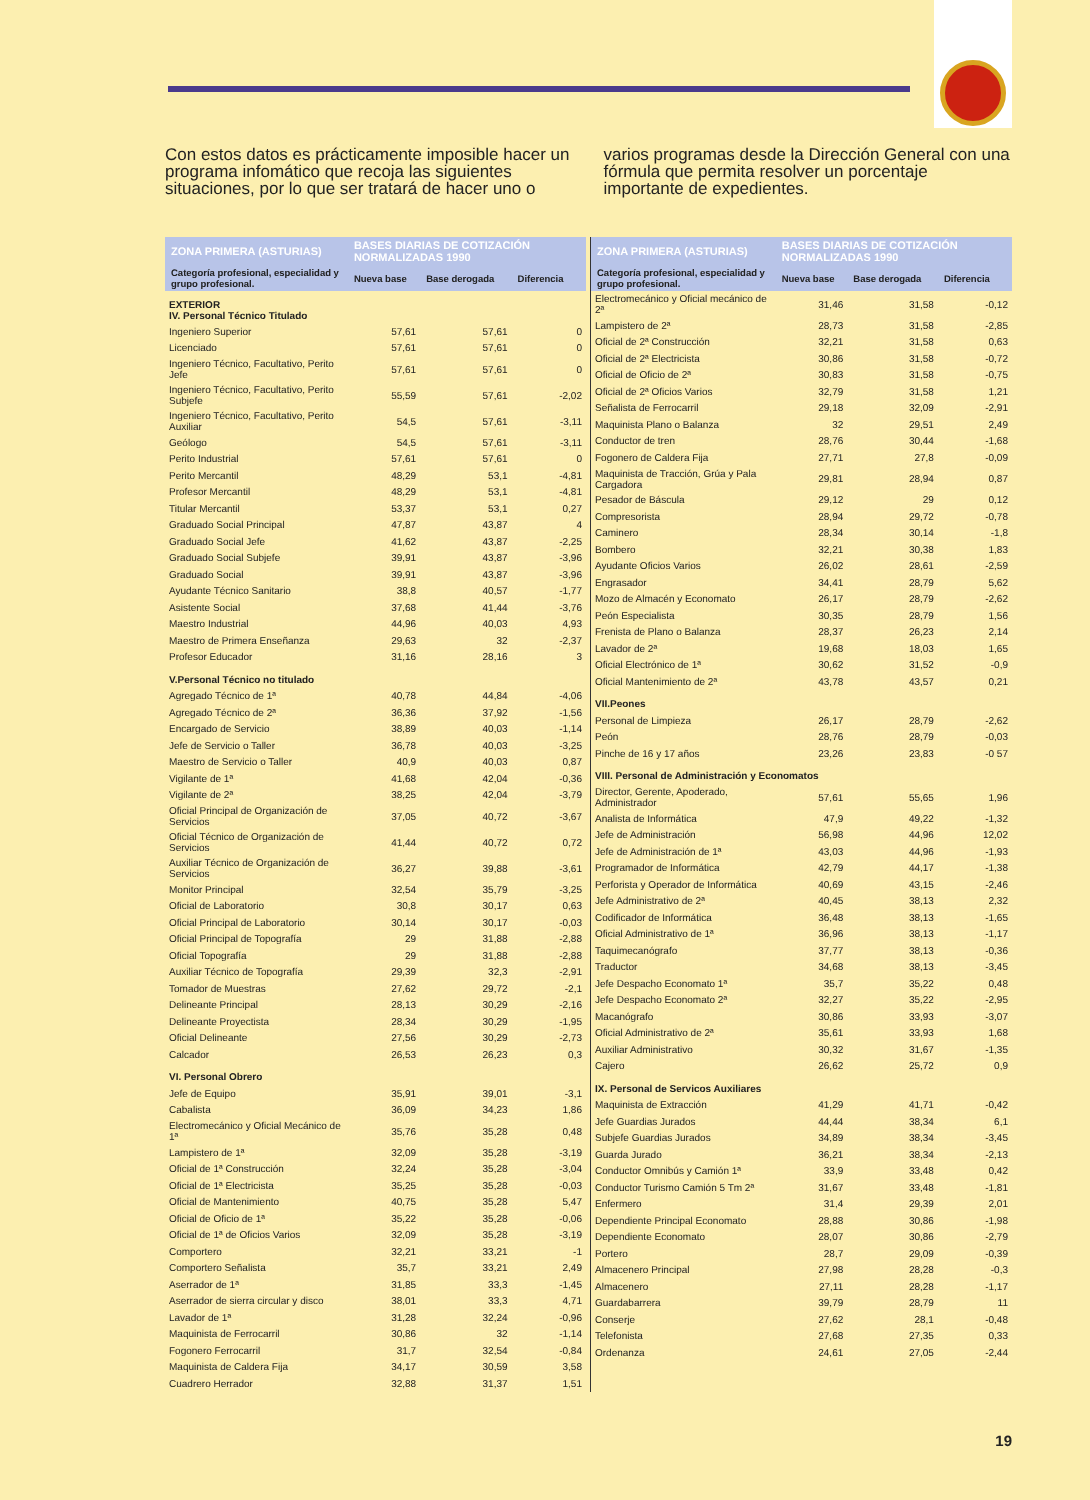Con estos datos es prácticamente imposible hacer un programa infomático que recoja las siguientes situaciones, por lo que ser tratará de hacer uno o
varios programas desde la Dirección General con una fórmula que permita resolver un porcentaje importante de expedientes.
| ZONA PRIMERA (ASTURIAS) | BASES DIARIAS DE COTIZACIÓN NORMALIZADAS 1990 | | |
| --- | --- | --- | --- |
| Categoría profesional, especialidad y grupo profesional. | Nueva base | Base derogada | Diferencia |
| EXTERIOR IV. Personal Técnico Titulado | | | |
| Ingeniero Superior | 57,61 | 57,61 | 0 |
| Licenciado | 57,61 | 57,61 | 0 |
| Ingeniero Técnico, Facultativo, Perito Jefe | 57,61 | 57,61 | 0 |
| Ingeniero Técnico, Facultativo, Perito Subjefe | 55,59 | 57,61 | -2,02 |
| Ingeniero Técnico, Facultativo, Perito Auxiliar | 54,5 | 57,61 | -3,11 |
| Geólogo | 54,5 | 57,61 | -3,11 |
| Perito Industrial | 57,61 | 57,61 | 0 |
| Perito Mercantil | 48,29 | 53,1 | -4,81 |
| Profesor Mercantil | 48,29 | 53,1 | -4,81 |
| Titular Mercantil | 53,37 | 53,1 | 0,27 |
| Graduado Social Principal | 47,87 | 43,87 | 4 |
| Graduado Social Jefe | 41,62 | 43,87 | -2,25 |
| Graduado Social Subjefe | 39,91 | 43,87 | -3,96 |
| Graduado Social | 39,91 | 43,87 | -3,96 |
| Ayudante Técnico Sanitario | 38,8 | 40,57 | -1,77 |
| Asistente Social | 37,68 | 41,44 | -3,76 |
| Maestro Industrial | 44,96 | 40,03 | 4,93 |
| Maestro de Primera Enseñanza | 29,63 | 32 | -2,37 |
| Profesor Educador | 31,16 | 28,16 | 3 |
| V.Personal Técnico no titulado | | | |
| Agregado Técnico de 1ª | 40,78 | 44,84 | -4,06 |
| Agregado Técnico de 2ª | 36,36 | 37,92 | -1,56 |
| Encargado de Servicio | 38,89 | 40,03 | -1,14 |
| Jefe de Servicio o Taller | 36,78 | 40,03 | -3,25 |
| Maestro de Servicio o Taller | 40,9 | 40,03 | 0,87 |
| Vigilante de 1ª | 41,68 | 42,04 | -0,36 |
| Vigilante de 2ª | 38,25 | 42,04 | -3,79 |
| Oficial Principal de Organización de Servicios | 37,05 | 40,72 | -3,67 |
| Oficial Técnico de Organización de Servicios | 41,44 | 40,72 | 0,72 |
| Auxiliar Técnico de Organización de Servicios | 36,27 | 39,88 | -3,61 |
| Monitor Principal | 32,54 | 35,79 | -3,25 |
| Oficial de Laboratorio | 30,8 | 30,17 | 0,63 |
| Oficial Principal de Laboratorio | 30,14 | 30,17 | -0,03 |
| Oficial Principal de Topografía | 29 | 31,88 | -2,88 |
| Oficial Topografía | 29 | 31,88 | -2,88 |
| Auxiliar Técnico de Topografía | 29,39 | 32,3 | -2,91 |
| Tomador de Muestras | 27,62 | 29,72 | -2,1 |
| Delineante Principal | 28,13 | 30,29 | -2,16 |
| Delineante Proyectista | 28,34 | 30,29 | -1,95 |
| Oficial Delineante | 27,56 | 30,29 | -2,73 |
| Calcador | 26,53 | 26,23 | 0,3 |
| VI. Personal Obrero | | | |
| Jefe de Equipo | 35,91 | 39,01 | -3,1 |
| Cabalista | 36,09 | 34,23 | 1,86 |
| Electromecánico y Oficial Mecánico de 1ª | 35,76 | 35,28 | 0,48 |
| Lampistero de 1ª | 32,09 | 35,28 | -3,19 |
| Oficial de 1ª Construcción | 32,24 | 35,28 | -3,04 |
| Oficial de 1ª Electricista | 35,25 | 35,28 | -0,03 |
| Oficial de Mantenimiento | 40,75 | 35,28 | 5,47 |
| Oficial de Oficio de 1ª | 35,22 | 35,28 | -0,06 |
| Oficial de 1ª de Oficios Varios | 32,09 | 35,28 | -3,19 |
| Comportero | 32,21 | 33,21 | -1 |
| Comportero Señalista | 35,7 | 33,21 | 2,49 |
| Aserrador de 1ª | 31,85 | 33,3 | -1,45 |
| Aserrador de sierra circular y disco | 38,01 | 33,3 | 4,71 |
| Lavador de 1ª | 31,28 | 32,24 | -0,96 |
| Maquinista de Ferrocarril | 30,86 | 32 | -1,14 |
| Fogonero Ferrocarril | 31,7 | 32,54 | -0,84 |
| Maquinista de Caldera Fija | 34,17 | 30,59 | 3,58 |
| Cuadrero Herrador | 32,88 | 31,37 | 1,51 |
| ZONA PRIMERA (ASTURIAS) | BASES DIARIAS DE COTIZACIÓN NORMALIZADAS 1990 | | |
| --- | --- | --- | --- |
| Categoría profesional, especialidad y grupo profesional. | Nueva base | Base derogada | Diferencia |
| Electromecánico y Oficial mecánico de 2ª | 31,46 | 31,58 | -0,12 |
| Lampistero de 2ª | 28,73 | 31,58 | -2,85 |
| Oficial de 2ª Construcción | 32,21 | 31,58 | 0,63 |
| Oficial de 2ª Electricista | 30,86 | 31,58 | -0,72 |
| Oficial de Oficio de 2ª | 30,83 | 31,58 | -0,75 |
| Oficial de 2ª Oficios Varios | 32,79 | 31,58 | 1,21 |
| Señalista de Ferrocarril | 29,18 | 32,09 | -2,91 |
| Maquinista Plano o Balanza | 32 | 29,51 | 2,49 |
| Conductor de tren | 28,76 | 30,44 | -1,68 |
| Fogonero de Caldera Fija | 27,71 | 27,8 | -0,09 |
| Maquinista de Tracción, Grúa y Pala Cargadora | 29,81 | 28,94 | 0,87 |
| Pesador de Báscula | 29,12 | 29 | 0,12 |
| Compresorista | 28,94 | 29,72 | -0,78 |
| Caminero | 28,34 | 30,14 | -1,8 |
| Bombero | 32,21 | 30,38 | 1,83 |
| Ayudante Oficios Varios | 26,02 | 28,61 | -2,59 |
| Engrasador | 34,41 | 28,79 | 5,62 |
| Mozo de Almacén y Economato | 26,17 | 28,79 | -2,62 |
| Peón Especialista | 30,35 | 28,79 | 1,56 |
| Frenista de Plano o Balanza | 28,37 | 26,23 | 2,14 |
| Lavador de 2ª | 19,68 | 18,03 | 1,65 |
| Oficial Electrónico de 1ª | 30,62 | 31,52 | -0,9 |
| Oficial Mantenimiento de 2ª | 43,78 | 43,57 | 0,21 |
| VII.Peones | | | |
| Personal de Limpieza | 26,17 | 28,79 | -2,62 |
| Peón | 28,76 | 28,79 | -0,03 |
| Pinche de 16 y 17 años | 23,26 | 23,83 | -0 57 |
| VIII. Personal de Administración y Economatos | | | |
| Director, Gerente, Apoderado, Administrador | 57,61 | 55,65 | 1,96 |
| Analista de Informática | 47,9 | 49,22 | -1,32 |
| Jefe de Administración | 56,98 | 44,96 | 12,02 |
| Jefe de Administración de 1ª | 43,03 | 44,96 | -1,93 |
| Programador de Informática | 42,79 | 44,17 | -1,38 |
| Perforista y Operador de Informática | 40,69 | 43,15 | -2,46 |
| Jefe Administrativo de 2ª | 40,45 | 38,13 | 2,32 |
| Codificador de Informática | 36,48 | 38,13 | -1,65 |
| Oficial Administrativo de 1ª | 36,96 | 38,13 | -1,17 |
| Taquimecanógrafo | 37,77 | 38,13 | -0,36 |
| Traductor | 34,68 | 38,13 | -3,45 |
| Jefe Despacho Economato 1ª | 35,7 | 35,22 | 0,48 |
| Jefe Despacho Economato 2ª | 32,27 | 35,22 | -2,95 |
| Macanógrafo | 30,86 | 33,93 | -3,07 |
| Oficial Administrativo de 2ª | 35,61 | 33,93 | 1,68 |
| Auxiliar Administrativo | 30,32 | 31,67 | -1,35 |
| Cajero | 26,62 | 25,72 | 0,9 |
| IX. Personal de Servicos Auxiliares | | | |
| Maquinista de Extracción | 41,29 | 41,71 | -0,42 |
| Jefe Guardias Jurados | 44,44 | 38,34 | 6,1 |
| Subjefe Guardias Jurados | 34,89 | 38,34 | -3,45 |
| Guarda Jurado | 36,21 | 38,34 | -2,13 |
| Conductor Omnibús y Camión 1ª | 33,9 | 33,48 | 0,42 |
| Conductor Turismo Camión 5 Tm 2ª | 31,67 | 33,48 | -1,81 |
| Enfermero | 31,4 | 29,39 | 2,01 |
| Dependiente Principal Economato | 28,88 | 30,86 | -1,98 |
| Dependiente Economato | 28,07 | 30,86 | -2,79 |
| Portero | 28,7 | 29,09 | -0,39 |
| Almacenero Principal | 27,98 | 28,28 | -0,3 |
| Almacenero | 27,11 | 28,28 | -1,17 |
| Guardabarrera | 39,79 | 28,79 | 11 |
| Conserje | 27,62 | 28,1 | -0,48 |
| Telefonista | 27,68 | 27,35 | 0,33 |
| Ordenanza | 24,61 | 27,05 | -2,44 |
19